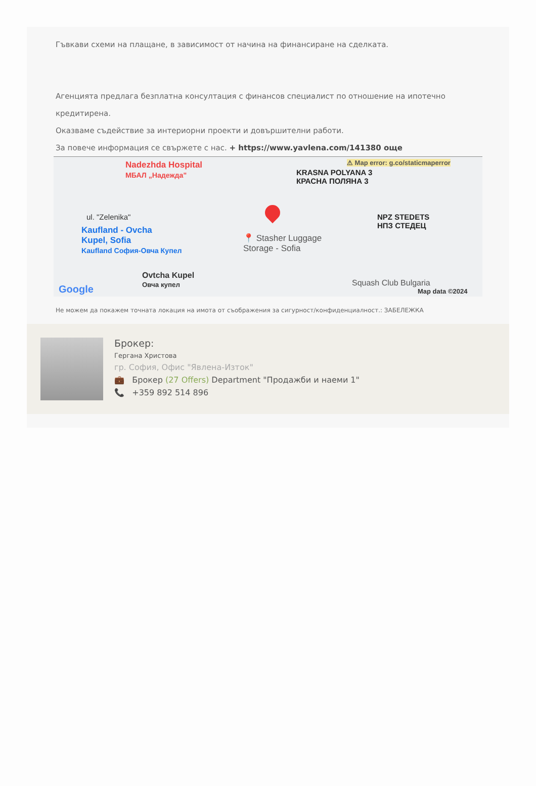Гъвкави схеми на плащане, в зависимост от начина на финансиране на сделката.
Агенцията предлага безплатна консултация с финансов специалист по отношение на ипотечно кредитирена.
Оказваме съдействие за интериорни проекти и довършителни работи.
За повече информация се свържете с нас. + https://www.yavlena.com/141380 още
⚠ Map error: g.co/staticmaperror Nadezhda Hospital
МБАЛ „Надежда" KRASNA POLYANA 3
КРАСНА ПОЛЯНА 3
ul. "Zelenika" NPZ STEDETS
НПЗ СТЕДЕЦ Kaufland - Ovcha
Kupel, Sofia
Kaufland София-Овча Купел
📍 Stasher Luggage
Storage - Sofia
Ovtcha Kupel
Овча купел Squash Club Bulgaria
Google Map data ©2024
Не можем да покажем точната локация на имота от съображения за сигурност/конфиденциалност.: ЗАБЕЛЕЖКА
Брокер:
Гергана Христова
гр. София, Офис "Явлена-Изток"
💼 Брокер (27 Offers) Department "Продажби и наеми 1"
📞 +359 892 514 896